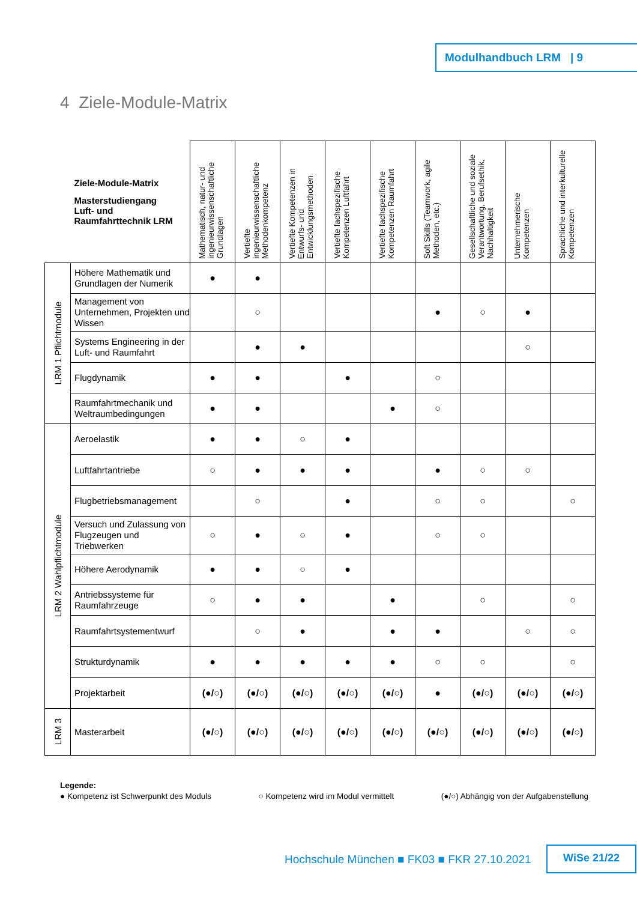Modulhandbuch LRM | 9
4 Ziele-Module-Matrix
| Ziele-Module-Matrix Masterstudiengang Luft- und Raumfahrttechnik LRM | | Mathematisch, natur- und ingenieurwissenschaftliche Grundlagen | Vertiefte ingenieurwissenschaftliche Methodenkompetenz | Vertiefte Kompetenzen in Entwurfs- und Entwicklungsmethoden | Vertiefte fachspezifische Kompetenzen Luftfahrt | Vertiefte fachspezifische Kompetenzen Raumfahrt | Soft Skills (Teamwork, agile Methoden, etc.) | Gesellschaftliche und soziale Verantwortung, Berufsethik, Nachhaltigkeit | Unternehmerische Kompetenzen | Sprachliche und interkulturelle Kompetenzen |
| --- | --- | --- | --- | --- | --- | --- | --- | --- | --- | --- |
| LRM 1 Pflichtmodule | Höhere Mathematik und Grundlagen der Numerik | ● | ● | | | | | | | |
| | Management von Unternehmen, Projekten und Wissen | | ○ | | | | ● | ○ | ● | |
| | Systems Engineering in der Luft- und Raumfahrt | | ● | ● | | | | | ○ | |
| | Flugdynamik | ● | ● | | ● | | ○ | | | |
| | Raumfahrtmechanik und Weltraumbedingungen | ● | ● | | | ● | ○ | | | |
| LRM 2 Wahlpflichtmodule | Aeroelastik | ● | ● | ○ | ● | | | | | |
| | Luftfahrtantriebe | ○ | ● | ● | ● | | ● | ○ | ○ | |
| | Flugbetriebsmanagement | | ○ | | ● | | ○ | ○ | | ○ |
| | Versuch und Zulassung von Flugzeugen und Triebwerken | ○ | ● | ○ | ● | | ○ | ○ | | |
| | Höhere Aerodynamik | ● | ● | ○ | ● | | | | | |
| | Antriebssysteme für Raumfahrzeuge | ○ | ● | ● | | ● | | ○ | | ○ |
| | Raumfahrtsystementwurf | | ○ | ● | | ● | ● | | ○ | ○ |
| | Strukturdynamik | ● | ● | ● | ● | ● | ○ | ○ | | ○ |
| | Projektarbeit | (●/○) | (●/○) | (●/○) | (●/○) | (●/○) | ● | (●/○) | (●/○) | (●/○) |
| LRM 3 | Masterarbeit | (●/○) | (●/○) | (●/○) | (●/○) | (●/○) | (●/○) | (●/○) | (●/○) | (●/○) |
Legende:
● Kompetenz ist Schwerpunkt des Moduls ○ Kompetenz wird im Modul vermittelt (●/○) Abhängig von der Aufgabenstellung
Hochschule München ■ FK03 ■ FKR 27.10.2021
WiSe 21/22